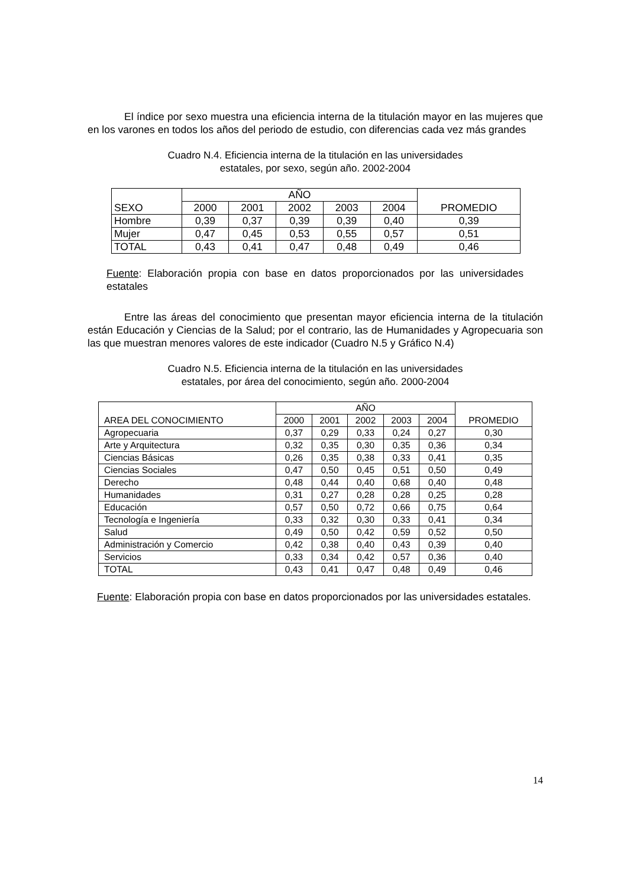El índice por sexo muestra una eficiencia interna de la titulación mayor en las mujeres que en los varones en todos los años del periodo de estudio, con diferencias cada vez más grandes
Cuadro N.4. Eficiencia interna de la titulación en las universidades
estatales, por sexo, según año. 2002-2004
| SEXO | AÑO | | | | | PROMEDIO |
| --- | --- | --- | --- | --- | --- | --- |
| | 2000 | 2001 | 2002 | 2003 | 2004 | |
| Hombre | 0,39 | 0,37 | 0,39 | 0,39 | 0,40 | 0,39 |
| Mujer | 0,47 | 0,45 | 0,53 | 0,55 | 0,57 | 0,51 |
| TOTAL | 0,43 | 0,41 | 0,47 | 0,48 | 0,49 | 0,46 |
Fuente: Elaboración propia con base en datos proporcionados por las universidades estatales
Entre las áreas del conocimiento que presentan mayor eficiencia interna de la titulación están Educación y Ciencias de la Salud; por el contrario, las de Humanidades y Agropecuaria son las que muestran menores valores de este indicador (Cuadro N.5 y Gráfico N.4)
Cuadro N.5. Eficiencia interna de la titulación en las universidades
estatales, por área del conocimiento, según año. 2000-2004
| AREA DEL CONOCIMIENTO | AÑO | | | | | PROMEDIO |
| --- | --- | --- | --- | --- | --- | --- |
| | 2000 | 2001 | 2002 | 2003 | 2004 | |
| Agropecuaria | 0,37 | 0,29 | 0,33 | 0,24 | 0,27 | 0,30 |
| Arte y Arquitectura | 0,32 | 0,35 | 0,30 | 0,35 | 0,36 | 0,34 |
| Ciencias Básicas | 0,26 | 0,35 | 0,38 | 0,33 | 0,41 | 0,35 |
| Ciencias Sociales | 0,47 | 0,50 | 0,45 | 0,51 | 0,50 | 0,49 |
| Derecho | 0,48 | 0,44 | 0,40 | 0,68 | 0,40 | 0,48 |
| Humanidades | 0,31 | 0,27 | 0,28 | 0,28 | 0,25 | 0,28 |
| Educación | 0,57 | 0,50 | 0,72 | 0,66 | 0,75 | 0,64 |
| Tecnología e Ingeniería | 0,33 | 0,32 | 0,30 | 0,33 | 0,41 | 0,34 |
| Salud | 0,49 | 0,50 | 0,42 | 0,59 | 0,52 | 0,50 |
| Administración y Comercio | 0,42 | 0,38 | 0,40 | 0,43 | 0,39 | 0,40 |
| Servicios | 0,33 | 0,34 | 0,42 | 0,57 | 0,36 | 0,40 |
| TOTAL | 0,43 | 0,41 | 0,47 | 0,48 | 0,49 | 0,46 |
Fuente: Elaboración propia con base en datos proporcionados por las universidades estatales.
14